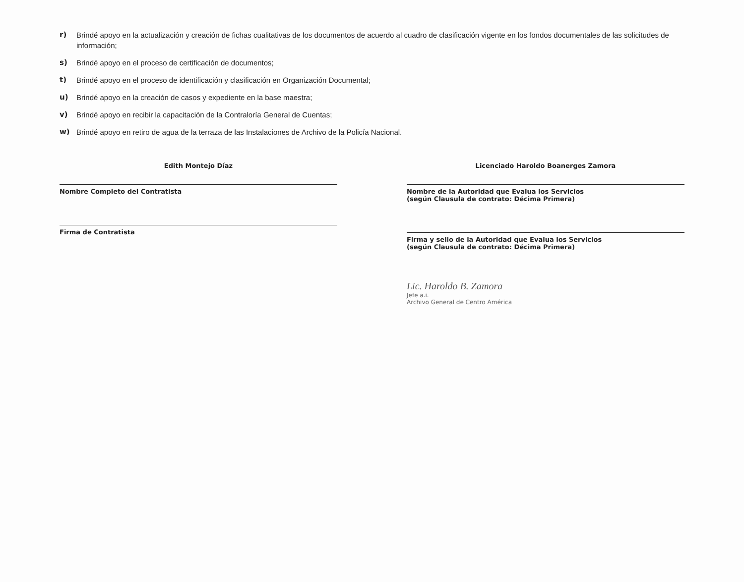r) Brindé apoyo en la actualización y creación de fichas cualitativas de los documentos de acuerdo al cuadro de clasificación vigente en los fondos documentales de las solicitudes de información;
s) Brindé apoyo en el proceso de certificación de documentos;
t) Brindé apoyo en el proceso de identificación y clasificación en Organización Documental;
u) Brindé apoyo en la creación de casos y expediente en la base maestra;
v) Brindé apoyo en recibir la capacitación de la Contraloría General de Cuentas;
w) Brindé apoyo en retiro de agua de la terraza de las Instalaciones de Archivo de la Policía Nacional.
Edith Montejo Díaz
Nombre Completo del Contratista
Firma de Contratista
Licenciado Haroldo Boanerges Zamora
Nombre de la Autoridad que Evalua los Servicios
(según Clausula de contrato: Décima Primera)
Firma y sello de la Autoridad que Evalua los Servicios
(según Clausula de contrato: Décima Primera)
Lic. Haroldo B. Zamora
Jefe a.i.
Archivo General de Centro América